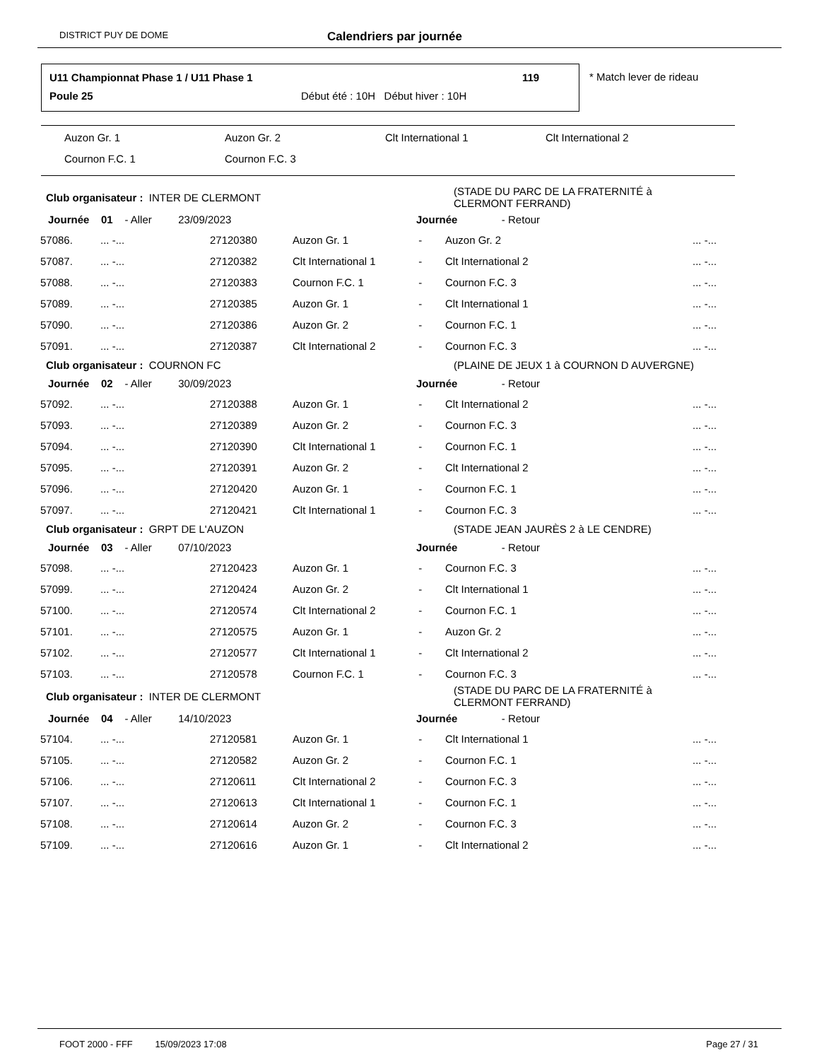DISTRICT PUY DE DOME Calendriers par journée
U11 Championnat Phase 1 / U11 Phase 1
119
Poule 25
Début été : 10H Début hiver : 10H
* Match lever de rideau
Auzon Gr. 1 Auzon Gr. 2 Clt International 1 Clt International 2
Cournon F.C. 1 Cournon F.C. 3
| Club organisateur : INTER DE CLERMONT | | | | | (STADE DU PARC DE LA FRATERNITÉ à CLERMONT FERRAND) | |
| Journée 01 - Aller 23/09/2023 | | | | Journée - Retour | | |
| 57086. | ... -... | 27120380 | Auzon Gr. 1 | - | Auzon Gr. 2 | ... -... |
| 57087. | ... -... | 27120382 | Clt International 1 | - | Clt International 2 | ... -... |
| 57088. | ... -... | 27120383 | Cournon F.C. 1 | - | Cournon F.C. 3 | ... -... |
| 57089. | ... -... | 27120385 | Auzon Gr. 1 | - | Clt International 1 | ... -... |
| 57090. | ... -... | 27120386 | Auzon Gr. 2 | - | Cournon F.C. 1 | ... -... |
| 57091. | ... -... | 27120387 | Clt International 2 | - | Cournon F.C. 3 | ... -... |
| Club organisateur : COURNON FC | | | | | (PLAINE DE JEUX 1 à COURNON D AUVERGNE) | |
| Journée 02 - Aller 30/09/2023 | | | | Journée - Retour | | |
| 57092. | ... -... | 27120388 | Auzon Gr. 1 | - | Clt International 2 | ... -... |
| 57093. | ... -... | 27120389 | Auzon Gr. 2 | - | Cournon F.C. 3 | ... -... |
| 57094. | ... -... | 27120390 | Clt International 1 | - | Cournon F.C. 1 | ... -... |
| 57095. | ... -... | 27120391 | Auzon Gr. 2 | - | Clt International 2 | ... -... |
| 57096. | ... -... | 27120420 | Auzon Gr. 1 | - | Cournon F.C. 1 | ... -... |
| 57097. | ... -... | 27120421 | Clt International 1 | - | Cournon F.C. 3 | ... -... |
| Club organisateur : GRPT DE L'AUZON | | | | | (STADE JEAN JAURÈS 2 à LE CENDRE) | |
| Journée 03 - Aller 07/10/2023 | | | | Journée - Retour | | |
| 57098. | ... -... | 27120423 | Auzon Gr. 1 | - | Cournon F.C. 3 | ... -... |
| 57099. | ... -... | 27120424 | Auzon Gr. 2 | - | Clt International 1 | ... -... |
| 57100. | ... -... | 27120574 | Clt International 2 | - | Cournon F.C. 1 | ... -... |
| 57101. | ... -... | 27120575 | Auzon Gr. 1 | - | Auzon Gr. 2 | ... -... |
| 57102. | ... -... | 27120577 | Clt International 1 | - | Clt International 2 | ... -... |
| 57103. | ... -... | 27120578 | Cournon F.C. 1 | - | Cournon F.C. 3 | ... -... |
| Club organisateur : INTER DE CLERMONT | | | | | (STADE DU PARC DE LA FRATERNITÉ à CLERMONT FERRAND) | |
| Journée 04 - Aller 14/10/2023 | | | | Journée - Retour | | |
| 57104. | ... -... | 27120581 | Auzon Gr. 1 | - | Clt International 1 | ... -... |
| 57105. | ... -... | 27120582 | Auzon Gr. 2 | - | Cournon F.C. 1 | ... -... |
| 57106. | ... -... | 27120611 | Clt International 2 | - | Cournon F.C. 3 | ... -... |
| 57107. | ... -... | 27120613 | Clt International 1 | - | Cournon F.C. 1 | ... -... |
| 57108. | ... -... | 27120614 | Auzon Gr. 2 | - | Cournon F.C. 3 | ... -... |
| 57109. | ... -... | 27120616 | Auzon Gr. 1 | - | Clt International 2 | ... -... |
FOOT 2000 - FFF 15/09/2023 17:08 Page 27 / 31